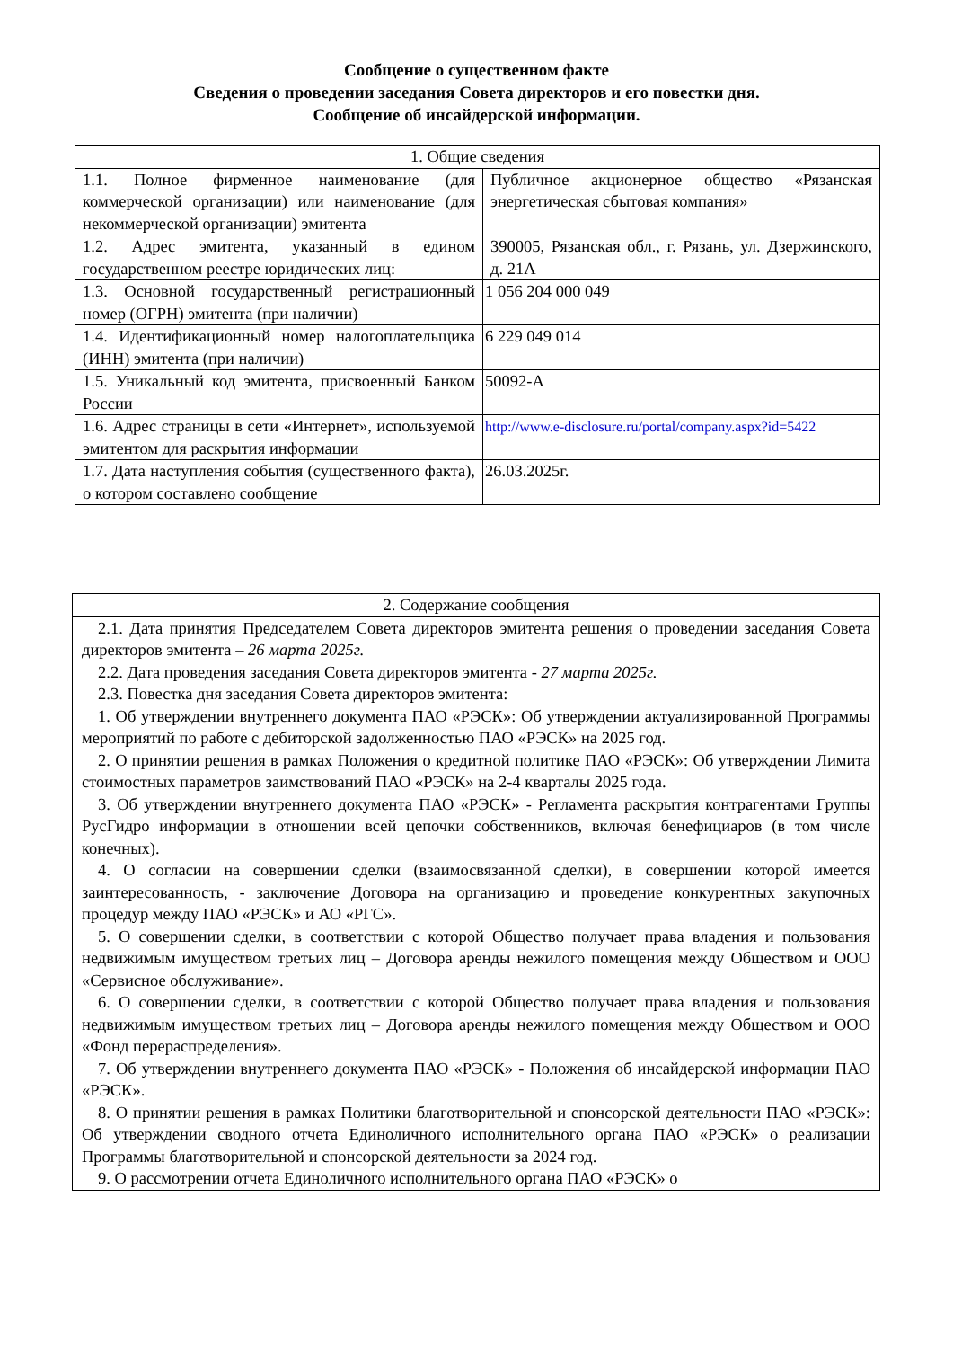Сообщение о существенном факте
Сведения о проведении заседания Совета директоров и его повестки дня.
Сообщение об инсайдерской информации.
| 1. Общие сведения | |
| 1.1. Полное фирменное наименование (для коммерческой организации) или наименование (для некоммерческой организации) эмитента | Публичное акционерное общество «Рязанская энергетическая сбытовая компания» |
| 1.2. Адрес эмитента, указанный в едином государственном реестре юридических лиц: | 390005, Рязанская обл., г. Рязань, ул. Дзержинского, д. 21А |
| 1.3. Основной государственный регистрационный номер (ОГРН) эмитента (при наличии) | 1 056 204 000 049 |
| 1.4. Идентификационный номер налогоплательщика (ИНН) эмитента (при наличии) | 6 229 049 014 |
| 1.5. Уникальный код эмитента, присвоенный Банком России | 50092-A |
| 1.6. Адрес страницы в сети «Интернет», используемой эмитентом для раскрытия информации | http://www.e-disclosure.ru/portal/company.aspx?id=5422 |
| 1.7. Дата наступления события (существенного факта), о котором составлено сообщение | 26.03.2025г. |
| 2. Содержание сообщения |
| 2.1. Дата принятия Председателем Совета директоров эмитента решения о проведении заседания Совета директоров эмитента – 26 марта 2025г. 2.2. Дата проведения заседания Совета директоров эмитента - 27 марта 2025г. 2.3. Повестка дня заседания Совета директоров эмитента: 1. Об утверждении внутреннего документа ПАО «РЭСК»: Об утверждении актуализированной Программы мероприятий по работе с дебиторской задолженностью ПАО «РЭСК» на 2025 год. 2. О принятии решения в рамках Положения о кредитной политике ПАО «РЭСК»: Об утверждении Лимита стоимостных параметров заимствований ПАО «РЭСК» на 2-4 кварталы 2025 года. 3. Об утверждении внутреннего документа ПАО «РЭСК» - Регламента раскрытия контрагентами Группы РусГидро информации в отношении всей цепочки собственников, включая бенефициаров (в том числе конечных). 4. О согласии на совершении сделки (взаимосвязанной сделки), в совершении которой имеется заинтересованность, - заключение Договора на организацию и проведение конкурентных закупочных процедур между ПАО «РЭСК» и АО «РГС». 5. О совершении сделки, в соответствии с которой Общество получает права владения и пользования недвижимым имуществом третьих лиц – Договора аренды нежилого помещения между Обществом и ООО «Сервисное обслуживание». 6. О совершении сделки, в соответствии с которой Общество получает права владения и пользования недвижимым имуществом третьих лиц – Договора аренды нежилого помещения между Обществом и ООО «Фонд перераспределения». 7. Об утверждении внутреннего документа ПАО «РЭСК» - Положения об инсайдерской информации ПАО «РЭСК». 8. О принятии решения в рамках Политики благотворительной и спонсорской деятельности ПАО «РЭСК»: Об утверждении сводного отчета Единоличного исполнительного органа ПАО «РЭСК» о реализации Программы благотворительной и спонсорской деятельности за 2024 год. 9. О рассмотрении отчета Единоличного исполнительного органа ПАО «РЭСК» о |